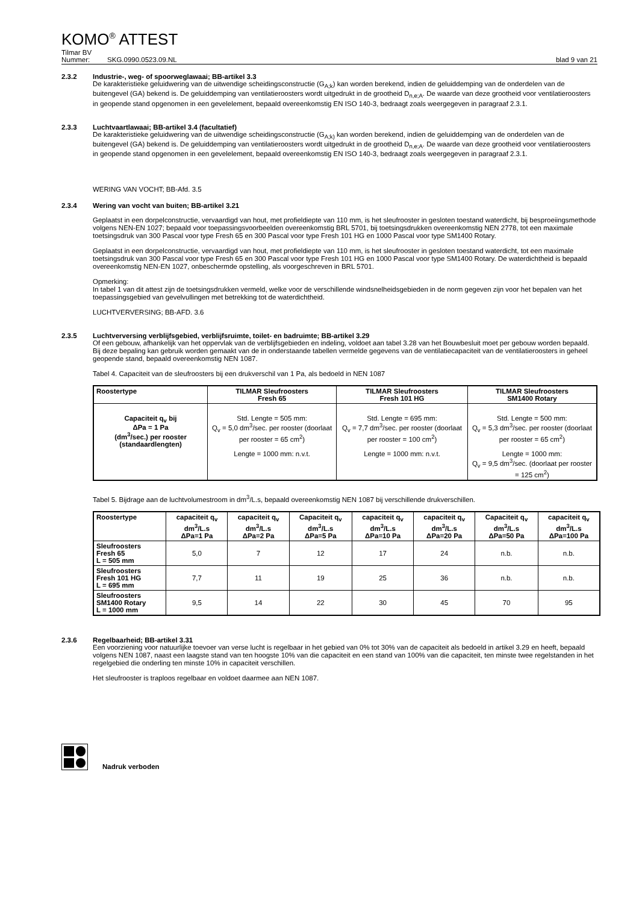KOMO<sup>®</sup> ATTEST
Tilmar BV
Nummer: SKG.0990.0523.09.NL blad 9 van 21
2.3.2 Industrie-, weg- of spoorweglawaai; BB-artikel 3.3
De karakteristieke geluidwering van de uitwendige scheidingsconstructie (G<sub>A;k</sub>) kan worden berekend, indien de geluiddemping van de onderdelen van de buitengevel (GA) bekend is. De geluiddemping van ventilatieroosters wordt uitgedrukt in de grootheid D<sub>n,e;A</sub>. De waarde van deze grootheid voor ventilatieroosters in geopende stand opgenomen in een gevelelement, bepaald overeenkomstig EN ISO 140-3, bedraagt zoals weergegeven in paragraaf 2.3.1.
2.3.3 Luchtvaartlawaai; BB-artikel 3.4 (facultatief)
De karakteristieke geluidwering van de uitwendige scheidingsconstructie (G<sub>A;k)</sub> kan worden berekend, indien de geluiddemping van de onderdelen van de buitengevel (GA) bekend is. De geluiddemping van ventilatieroosters wordt uitgedrukt in de grootheid D<sub>n,e;A</sub>. De waarde van deze grootheid voor ventilatieroosters in geopende stand opgenomen in een gevelelement, bepaald overeenkomstig EN ISO 140-3, bedraagt zoals weergegeven in paragraaf 2.3.1.
WERING VAN VOCHT; BB-Afd. 3.5
2.3.4 Wering van vocht van buiten; BB-artikel 3.21
Geplaatst in een dorpelconstructie, vervaardigd van hout, met profieldiepte van 110 mm, is het sleufrooster in gesloten toestand waterdicht, bij besproeiingsmethode volgens NEN-EN 1027; bepaald voor toepassingsvoorbeelden overeenkomstig BRL 5701, bij toetsingsdrukken overeenkomstig NEN 2778, tot een maximale toetsingsdruk van 300 Pascal voor type Fresh 65 en 300 Pascal voor type Fresh 101 HG en 1000 Pascal voor type SM1400 Rotary.
Geplaatst in een dorpelconstructie, vervaardigd van hout, met profieldiepte van 110 mm, is het sleufrooster in gesloten toestand waterdicht, tot een maximale toetsingsdruk van 300 Pascal voor type Fresh 65 en 300 Pascal voor type Fresh 101 HG en 1000 Pascal voor type SM1400 Rotary. De waterdichtheid is bepaald overeenkomstig NEN-EN 1027, onbeschermde opstelling, als voorgeschreven in BRL 5701.
Opmerking:
In tabel 1 van dit attest zijn de toetsingsdrukken vermeld, welke voor de verschillende windsnelheidsgebieden in de norm gegeven zijn voor het bepalen van het toepassingsgebied van gevelvullingen met betrekking tot de waterdichtheid.
LUCHTVERVERSING; BB-AFD. 3.6
2.3.5 Luchtverversing verblijfsgebied, verblijfsruimte, toilet- en badruimte; BB-artikel 3.29
Of een gebouw, afhankelijk van het oppervlak van de verblijfsgebieden en indeling, voldoet aan tabel 3.28 van het Bouwbesluit moet per gebouw worden bepaald.
Bij deze bepaling kan gebruik worden gemaakt van de in onderstaande tabellen vermelde gegevens van de ventilatiecapaciteit van de ventilatieroosters in geheel geopende stand, bepaald overeenkomstig NEN 1087.
Tabel 4. Capaciteit van de sleufroosters bij een drukverschil van 1 Pa, als bedoeld in NEN 1087
| Roostertype | TILMAR Sleufroosters Fresh 65 | TILMAR Sleufroosters Fresh 101 HG | TILMAR Sleufroosters SM1400 Rotary |
| --- | --- | --- | --- |
| Capaciteit q<sub>v</sub> bij ΔPa = 1 Pa (dm<sup>3</sup>/sec.) per rooster (standaardlengten) | Std. Lengte = 505 mm: Q<sub>v</sub> = 5,0 dm<sup>3</sup>/sec. per rooster (doorlaat per rooster = 65 cm<sup>2</sup>) Lengte = 1000 mm: n.v.t. | Std. Lengte = 695 mm: Q<sub>v</sub> = 7,7 dm<sup>3</sup>/sec. per rooster (doorlaat per rooster = 100 cm<sup>2</sup>) Lengte = 1000 mm: n.v.t. | Std. Lengte = 500 mm: Q<sub>v</sub> = 5,3 dm<sup>3</sup>/sec. per rooster (doorlaat per rooster = 65 cm<sup>2</sup>) Lengte = 1000 mm: Q<sub>v</sub> = 9,5 dm<sup>3</sup>/sec. (doorlaat per rooster = 125 cm<sup>2</sup>) |
Tabel 5. Bijdrage aan de luchtvolumestroom in dm<sup>3</sup>/L.s, bepaald overeenkomstig NEN 1087 bij verschillende drukverschillen.
| Roostertype | capaciteit q<sub>v</sub> dm<sup>3</sup>/L.s ΔPa=1 Pa | capaciteit q<sub>v</sub> dm<sup>3</sup>/L.s ΔPa=2 Pa | Capaciteit q<sub>v</sub> dm<sup>3</sup>/L.s ΔPa=5 Pa | capaciteit q<sub>v</sub> dm<sup>3</sup>/L.s ΔPa=10 Pa | capaciteit q<sub>v</sub> dm<sup>3</sup>/L.s ΔPa=20 Pa | Capaciteit q<sub>v</sub> dm<sup>3</sup>/L.s ΔPa=50 Pa | capaciteit q<sub>v</sub> dm<sup>3</sup>/L.s ΔPa=100 Pa |
| --- | --- | --- | --- | --- | --- | --- | --- |
| Sleufroosters Fresh 65 L = 505 mm | 5,0 | 7 | 12 | 17 | 24 | n.b. | n.b. |
| Sleufroosters Fresh 101 HG L = 695 mm | 7,7 | 11 | 19 | 25 | 36 | n.b. | n.b. |
| Sleufroosters SM1400 Rotary L = 1000 mm | 9,5 | 14 | 22 | 30 | 45 | 70 | 95 |
2.3.6 Regelbaarheid; BB-artikel 3.31
Een voorziening voor natuurlijke toevoer van verse lucht is regelbaar in het gebied van 0% tot 30% van de capaciteit als bedoeld in artikel 3.29 en heeft, bepaald volgens NEN 1087, naast een laagste stand van ten hoogste 10% van die capaciteit en een stand van 100% van die capaciteit, ten minste twee regelstanden in het regelgebied die onderling ten minste 10% in capaciteit verschillen.
Het sleufrooster is traploos regelbaar en voldoet daarmee aan NEN 1087.
Nadruk verboden